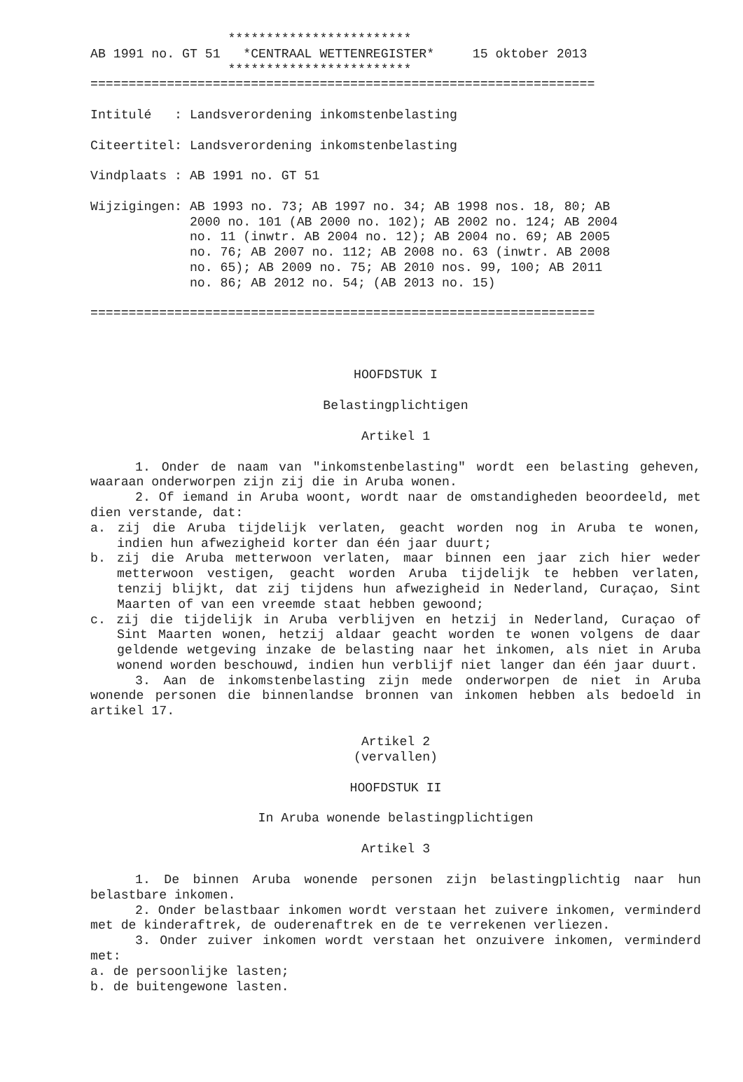************************
AB 1991 no. GT 51   *CENTRAAL WETTENREGISTER*     15 oktober 2013
                  ************************
==================================================================

Intitulé   : Landsverordening inkomstenbelasting

Citeertitel: Landsverordening inkomstenbelasting

Vindplaats : AB 1991 no. GT 51

Wijzigingen: AB 1993 no. 73; AB 1997 no. 34; AB 1998 nos. 18, 80; AB
             2000 no. 101 (AB 2000 no. 102); AB 2002 no. 124; AB 2004
             no. 11 (inwtr. AB 2004 no. 12); AB 2004 no. 69; AB 2005
             no. 76; AB 2007 no. 112; AB 2008 no. 63 (inwtr. AB 2008
             no. 65); AB 2009 no. 75; AB 2010 nos. 99, 100; AB 2011
             no. 86; AB 2012 no. 54; (AB 2013 no. 15)

==================================================================
HOOFDSTUK I
Belastingplichtigen
Artikel 1
1. Onder de naam van "inkomstenbelasting" wordt een belasting geheven, waaraan onderworpen zijn zij die in Aruba wonen.
2. Of iemand in Aruba woont, wordt naar de omstandigheden beoordeeld, met dien verstande, dat:
a. zij die Aruba tijdelijk verlaten, geacht worden nog in Aruba te wonen, indien hun afwezigheid korter dan één jaar duurt;
b. zij die Aruba metterwoon verlaten, maar binnen een jaar zich hier weder metterwoon vestigen, geacht worden Aruba tijdelijk te hebben verlaten, tenzij blijkt, dat zij tijdens hun afwezigheid in Nederland, Curaçao, Sint Maarten of van een vreemde staat hebben gewoond;
c. zij die tijdelijk in Aruba verblijven en hetzij in Nederland, Curaçao of Sint Maarten wonen, hetzij aldaar geacht worden te wonen volgens de daar geldende wetgeving inzake de belasting naar het inkomen, als niet in Aruba wonend worden beschouwd, indien hun verblijf niet langer dan één jaar duurt.
3. Aan de inkomstenbelasting zijn mede onderworpen de niet in Aruba wonende personen die binnenlandse bronnen van inkomen hebben als bedoeld in artikel 17.
Artikel 2
(vervallen)
HOOFDSTUK II
In Aruba wonende belastingplichtigen
Artikel 3
1. De binnen Aruba wonende personen zijn belastingplichtig naar hun belastbare inkomen.
2. Onder belastbaar inkomen wordt verstaan het zuivere inkomen, verminderd met de kinderaftrek, de ouderenaftrek en de te verrekenen verliezen.
3. Onder zuiver inkomen wordt verstaan het onzuivere inkomen, verminderd met:
a. de persoonlijke lasten;
b. de buitengewone lasten.